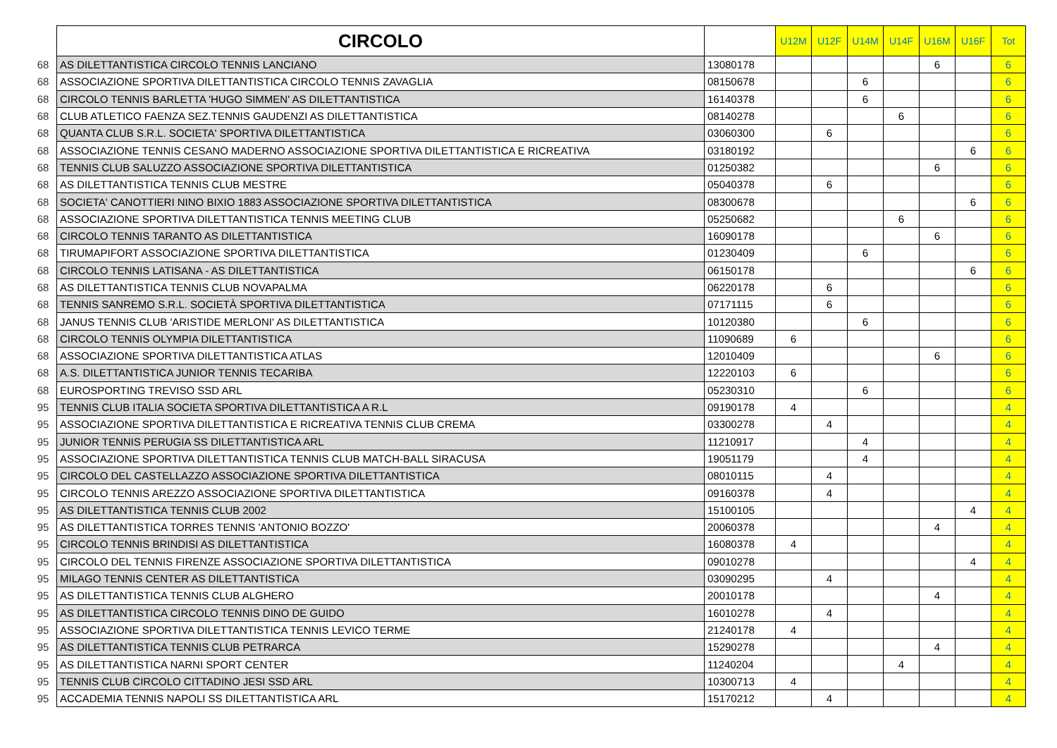| | CIRCOLO | | U12M | U12F | U14M | U14F | U16M | U16F | Tot |
| 68 | AS DILETTANTISTICA CIRCOLO TENNIS LANCIANO | 13080178 | | | | | 6 | | 6 |
| 68 | ASSOCIAZIONE SPORTIVA DILETTANTISTICA CIRCOLO TENNIS ZAVAGLIA | 08150678 | | | 6 | | | | 6 |
| 68 | CIRCOLO TENNIS BARLETTA 'HUGO SIMMEN' AS DILETTANTISTICA | 16140378 | | | 6 | | | | 6 |
| 68 | CLUB ATLETICO FAENZA SEZ.TENNIS GAUDENZI AS DILETTANTISTICA | 08140278 | | | | 6 | | | 6 |
| 68 | QUANTA CLUB S.R.L. SOCIETA' SPORTIVA DILETTANTISTICA | 03060300 | | 6 | | | | | 6 |
| 68 | ASSOCIAZIONE TENNIS CESANO MADERNO ASSOCIAZIONE SPORTIVA DILETTANTISTICA E RICREATIVA | 03180192 | | | | | | 6 | 6 |
| 68 | TENNIS CLUB SALUZZO ASSOCIAZIONE SPORTIVA DILETTANTISTICA | 01250382 | | | | | 6 | | 6 |
| 68 | AS DILETTANTISTICA TENNIS CLUB MESTRE | 05040378 | | 6 | | | | | 6 |
| 68 | SOCIETA' CANOTTIERI NINO BIXIO 1883 ASSOCIAZIONE SPORTIVA DILETTANTISTICA | 08300678 | | | | | | 6 | 6 |
| 68 | ASSOCIAZIONE SPORTIVA DILETTANTISTICA TENNIS MEETING CLUB | 05250682 | | | | 6 | | | 6 |
| 68 | CIRCOLO TENNIS TARANTO AS DILETTANTISTICA | 16090178 | | | | | 6 | | 6 |
| 68 | TIRUMAPIFORT ASSOCIAZIONE SPORTIVA DILETTANTISTICA | 01230409 | | | 6 | | | | 6 |
| 68 | CIRCOLO TENNIS LATISANA - AS DILETTANTISTICA | 06150178 | | | | | | 6 | 6 |
| 68 | AS DILETTANTISTICA TENNIS CLUB NOVAPALMA | 06220178 | | 6 | | | | | 6 |
| 68 | TENNIS SANREMO S.R.L. SOCIETÀ SPORTIVA DILETTANTISTICA | 07171115 | | 6 | | | | | 6 |
| 68 | JANUS TENNIS CLUB 'ARISTIDE MERLONI' AS DILETTANTISTICA | 10120380 | | | 6 | | | | 6 |
| 68 | CIRCOLO TENNIS OLYMPIA DILETTANTISTICA | 11090689 | 6 | | | | | | 6 |
| 68 | ASSOCIAZIONE SPORTIVA DILETTANTISTICA ATLAS | 12010409 | | | | | 6 | | 6 |
| 68 | A.S. DILETTANTISTICA JUNIOR TENNIS TECARIBA | 12220103 | 6 | | | | | | 6 |
| 68 | EUROSPORTING TREVISO SSD ARL | 05230310 | | | 6 | | | | 6 |
| 95 | TENNIS CLUB ITALIA SOCIETA SPORTIVA DILETTANTISTICA A R.L | 09190178 | 4 | | | | | | 4 |
| 95 | ASSOCIAZIONE SPORTIVA DILETTANTISTICA E RICREATIVA TENNIS CLUB CREMA | 03300278 | | 4 | | | | | 4 |
| 95 | JUNIOR TENNIS PERUGIA SS DILETTANTISTICA ARL | 11210917 | | | 4 | | | | 4 |
| 95 | ASSOCIAZIONE SPORTIVA DILETTANTISTICA TENNIS CLUB MATCH-BALL SIRACUSA | 19051179 | | | 4 | | | | 4 |
| 95 | CIRCOLO DEL CASTELLAZZO ASSOCIAZIONE SPORTIVA DILETTANTISTICA | 08010115 | | 4 | | | | | 4 |
| 95 | CIRCOLO TENNIS AREZZO ASSOCIAZIONE SPORTIVA DILETTANTISTICA | 09160378 | | 4 | | | | | 4 |
| 95 | AS DILETTANTISTICA TENNIS CLUB 2002 | 15100105 | | | | | | 4 | 4 |
| 95 | AS DILETTANTISTICA TORRES TENNIS 'ANTONIO BOZZO' | 20060378 | | | | | 4 | | 4 |
| 95 | CIRCOLO TENNIS BRINDISI AS DILETTANTISTICA | 16080378 | 4 | | | | | | 4 |
| 95 | CIRCOLO DEL TENNIS FIRENZE ASSOCIAZIONE SPORTIVA DILETTANTISTICA | 09010278 | | | | | | 4 | 4 |
| 95 | MILAGO TENNIS CENTER AS DILETTANTISTICA | 03090295 | | 4 | | | | | 4 |
| 95 | AS DILETTANTISTICA TENNIS CLUB ALGHERO | 20010178 | | | | | 4 | | 4 |
| 95 | AS DILETTANTISTICA CIRCOLO TENNIS DINO DE GUIDO | 16010278 | | 4 | | | | | 4 |
| 95 | ASSOCIAZIONE SPORTIVA DILETTANTISTICA TENNIS LEVICO TERME | 21240178 | 4 | | | | | | 4 |
| 95 | AS DILETTANTISTICA TENNIS CLUB PETRARCA | 15290278 | | | | | 4 | | 4 |
| 95 | AS DILETTANTISTICA NARNI SPORT CENTER | 11240204 | | | | 4 | | | 4 |
| 95 | TENNIS CLUB CIRCOLO CITTADINO JESI SSD ARL | 10300713 | 4 | | | | | | 4 |
| 95 | ACCADEMIA TENNIS NAPOLI SS DILETTANTISTICA ARL | 15170212 | | 4 | | | | | 4 |